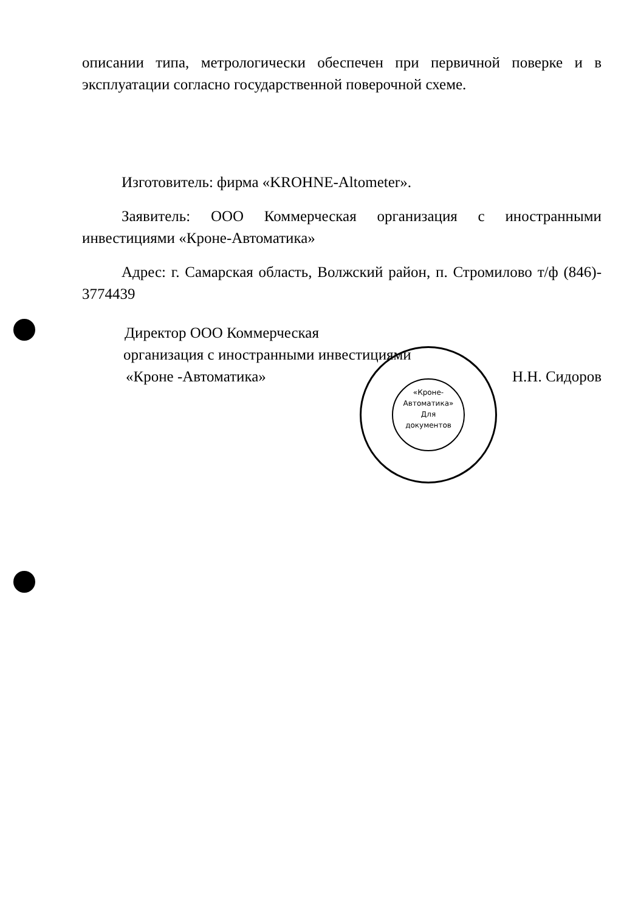описании типа, метрологически обеспечен при первичной поверке и в эксплуатации согласно государственной поверочной схеме.
Изготовитель: фирма «KROHNE-Altometer».
Заявитель: ООО Коммерческая организация с иностранными инвестициями «Кроне-Автоматика»
Адрес: г. Самарская область, Волжский район, п. Стромилово т/ф (846)- 3774439
Директор ООО Коммерческая
организация с иностранными инвестициями
«Кроне -Автоматика» Н.Н. Сидоров
«Кроне-
Автоматика»
Для
документов